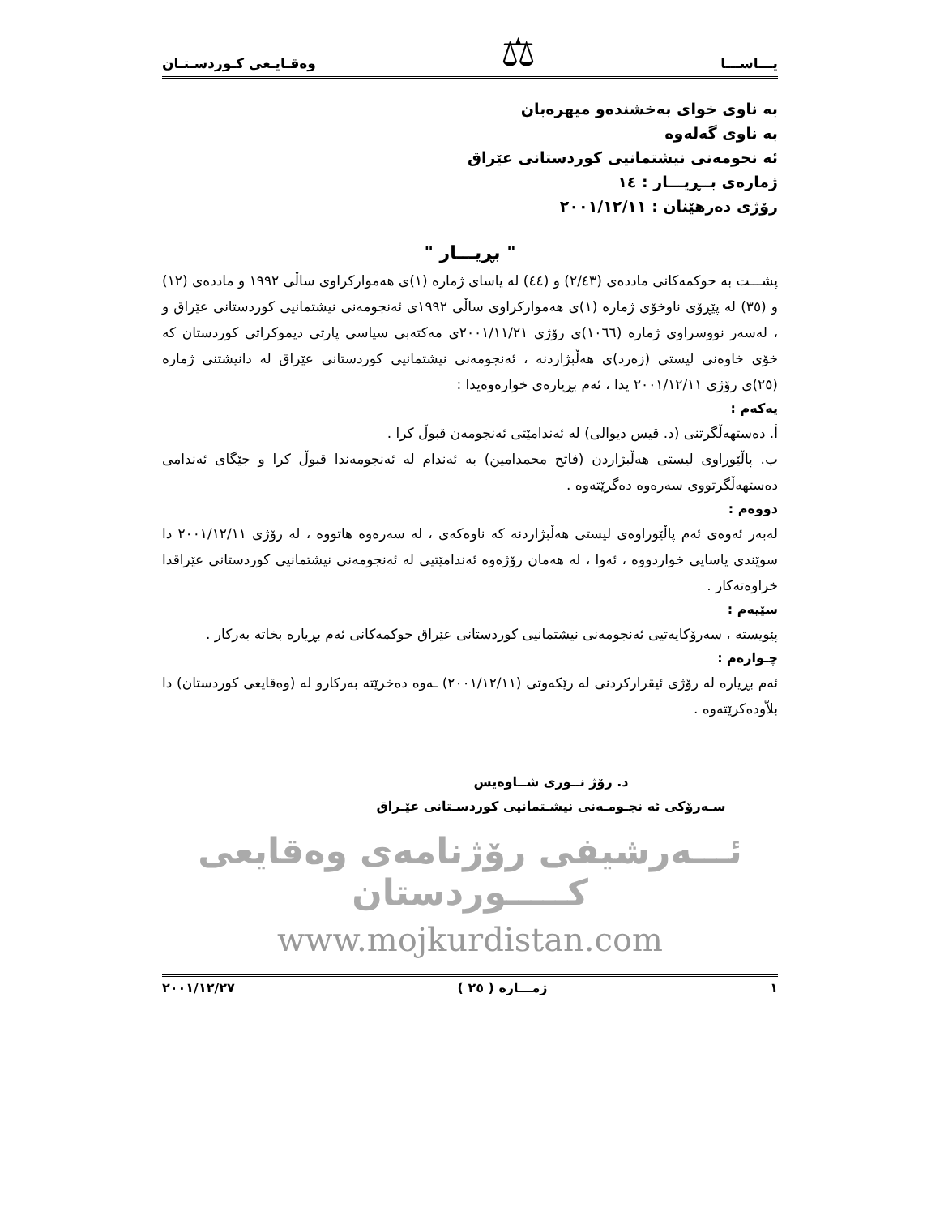يـــاســـا ⚖ وەقـايـعى كـوردسـتـان
بە ناوی خوای بەخشندەو میهرەبان
بە ناوی گەلەوە
ئە نجومەنی نیشتمانیی کوردستانی عێراق
ژمارەی بــڕیـــار : ١٤
رۆژی دەرهێنان : ٢٠٠١/١٢/١١
" بڕیـــار "
پشـــت بە حوکمەکانی ماددەی (٢/٤٣) و (٤٤) لە یاسای ژمارە (١)ی هەموارکراوی ساڵی ١٩٩٢ و ماددەی (١٢) و (٣٥) لە پێڕۆی ناوخۆی ژمارە (١)ی هەموارکراوی ساڵی ١٩٩٢ی ئەنجومەنی نیشتمانیی کوردستانی عێراق و ، لەسەر نووسراوی ژمارە (١٠٦٦)ی رۆژی ٢٠٠١/١١/٢١ی مەکتەبی سیاسی پارتی دیموکراتی کوردستان کە خۆی خاوەنی لیستی (زەرد)ی هەڵبژاردنە ، ئەنجومەنی نیشتمانیی کوردستانی عێراق لە دانیشتنی ژمارە (٢٥)ی رۆژی ٢٠٠١/١٢/١١ یدا ، ئەم بڕیارەی خوارەوەیدا :
یەکەم :
أ. دەستهەڵگرتنی (د. قیس دیوالی) لە ئەندامێتی ئەنجومەن قبوڵ کرا .
ب. پاڵێوراوی لیستی هەڵبژاردن (فاتح محمدامین) بە ئەندام لە ئەنجومەندا قبوڵ کرا و جێگای ئەندامی دەستهەڵگرتووی سەرەوە دەگرێتەوە .
دووەم :
لەبەر ئەوەی ئەم پاڵێوراوەی لیستی هەڵبژاردنە کە ناوەکەی ، لە سەرەوە هاتووە ، لە رۆژی ٢٠٠١/١٢/١١ دا سوێندی یاسایی خواردووە ، ئەوا ، لە هەمان رۆژەوە ئەندامێتیی لە ئەنجومەنی نیشتمانیی کوردستانی عێراقدا خراوەتەکار .
سێیەم :
پێویستە ، سەرۆکایەتیی ئەنجومەنی نیشتمانیی کوردستانی عێراق حوکمەکانی ئەم بڕیارە بخاتە بەرکار .
چـوارەم :
ئەم بڕیارە لە رۆژی ئیقرارکردنی لە رێکەوتی (٢٠٠١/١٢/١١) ـەوە دەخرێتە بەرکارو لە (وەقایعی کوردستان) دا بلاّودەکرێتەوە .
د. رۆژ نــوری شــاوەیس
سـەرۆکی ئە نجـومـەنی نیشـتمانیی کوردسـتانی عێـراق
ئـــەرشیفی رۆژنامەی وەقایعی کـــــوردستان
www.mojkurdistan.com
١ ژمـــارە ( ٢٥ ) ٢٠٠١/١٢/٢٧